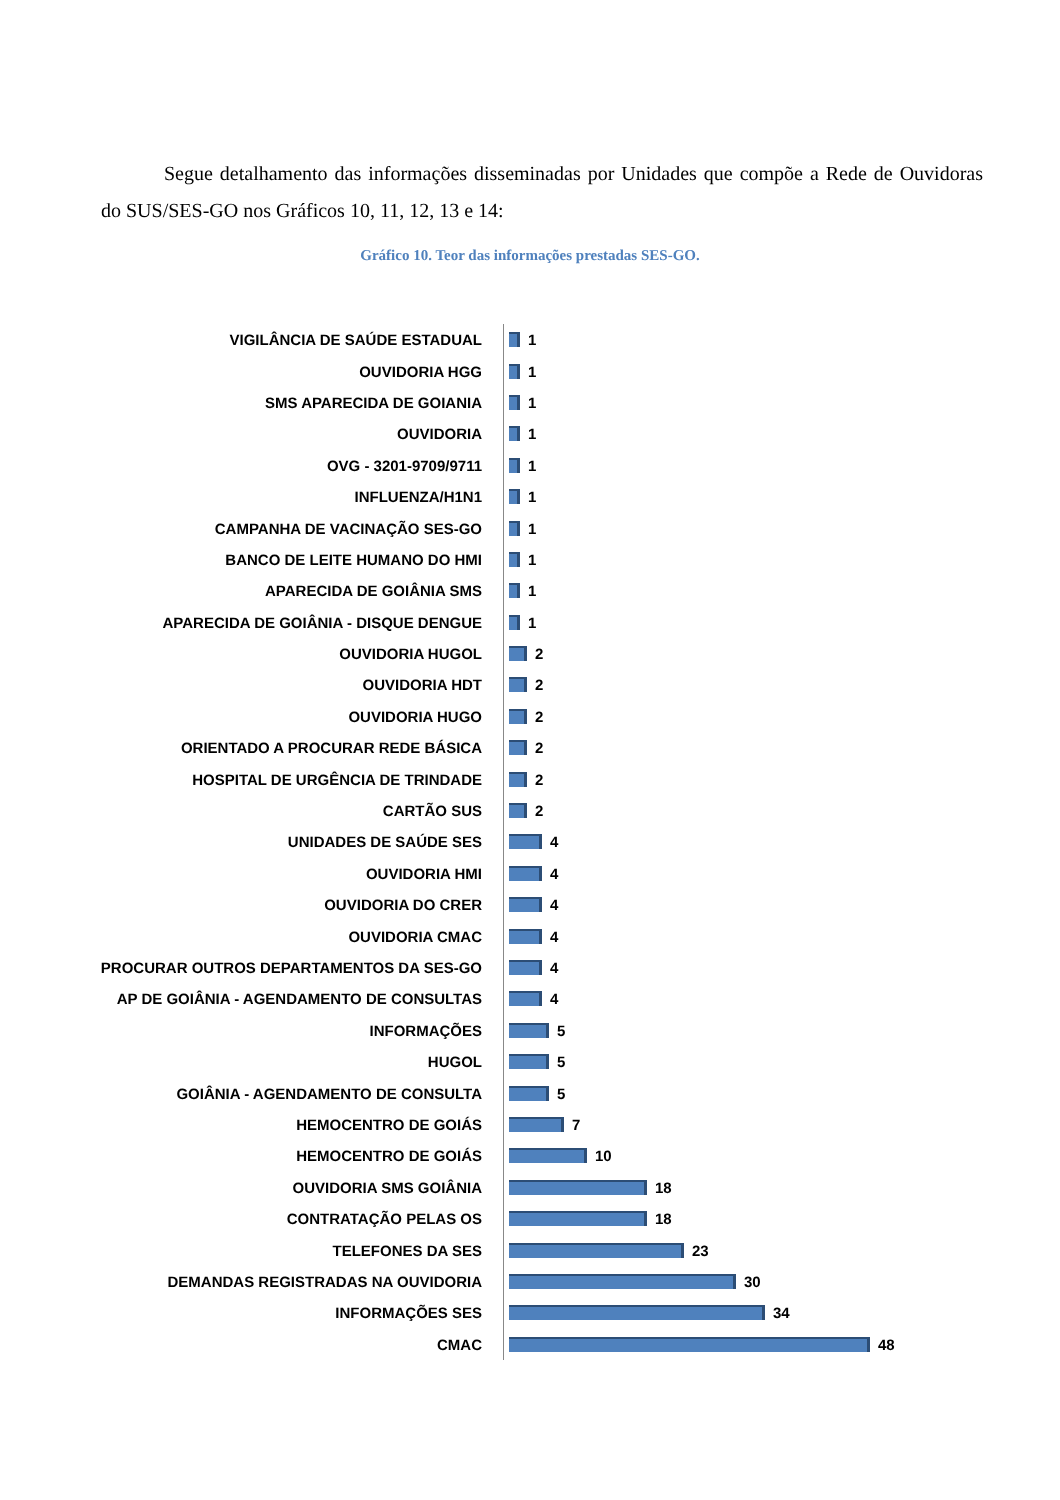Segue detalhamento das informações disseminadas por Unidades que compõe a Rede de Ouvidoras do SUS/SES-GO nos Gráficos 10, 11, 12, 13 e 14:
Gráfico 10. Teor das informações prestadas SES-GO.
VIGILÂNCIA DE SAÚDE ESTADUAL 1
OUVIDORIA HGG 1
SMS APARECIDA DE GOIANIA 1
OUVIDORIA 1
OVG - 3201-9709/9711 1
INFLUENZA/H1N1 1
CAMPANHA DE VACINAÇÃO SES-GO 1
BANCO DE LEITE HUMANO DO HMI 1
APARECIDA DE GOIÂNIA SMS 1
APARECIDA DE GOIÂNIA - DISQUE DENGUE 1
OUVIDORIA HUGOL 2
OUVIDORIA HDT 2
OUVIDORIA HUGO 2
ORIENTADO A PROCURAR REDE BÁSICA 2
HOSPITAL DE URGÊNCIA DE TRINDADE 2
CARTÃO SUS 2
UNIDADES DE SAÚDE SES 4
OUVIDORIA HMI 4
OUVIDORIA DO CRER 4
OUVIDORIA CMAC 4
PROCURAR OUTROS DEPARTAMENTOS DA SES-GO 4
AP DE GOIÂNIA - AGENDAMENTO DE CONSULTAS 4
INFORMAÇÕES 5
HUGOL 5
GOIÂNIA - AGENDAMENTO DE CONSULTA 5
HEMOCENTRO DE GOIÁS 7
HEMOCENTRO DE GOIÁS 10
OUVIDORIA SMS GOIÂNIA 18
CONTRATAÇÃO PELAS OS 18
TELEFONES DA SES 23
DEMANDAS REGISTRADAS NA OUVIDORIA 30
INFORMAÇÕES SES 34
CMAC 48